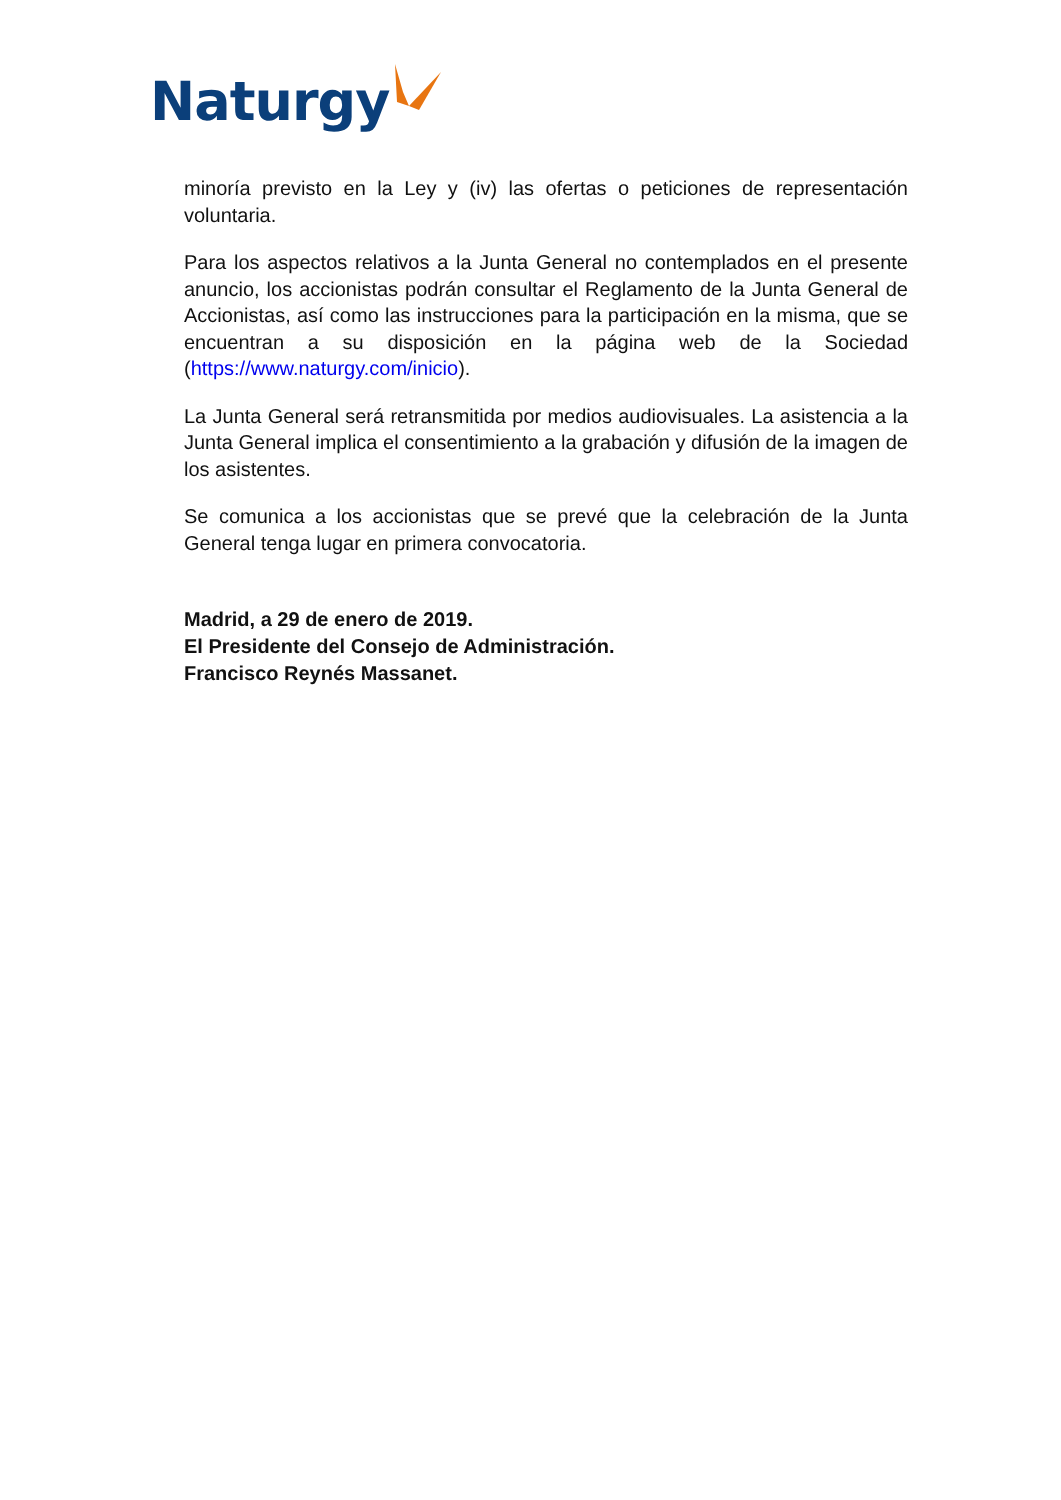Naturgy
minoría previsto en la Ley y (iv) las ofertas o peticiones de representación voluntaria.
Para los aspectos relativos a la Junta General no contemplados en el presente anuncio, los accionistas podrán consultar el Reglamento de la Junta General de Accionistas, así como las instrucciones para la participación en la misma, que se encuentran a su disposición en la página web de la Sociedad (https://www.naturgy.com/inicio).
La Junta General será retransmitida por medios audiovisuales. La asistencia a la Junta General implica el consentimiento a la grabación y difusión de la imagen de los asistentes.
Se comunica a los accionistas que se prevé que la celebración de la Junta General tenga lugar en primera convocatoria.
Madrid, a 29 de enero de 2019.
El Presidente del Consejo de Administración.
Francisco Reynés Massanet.